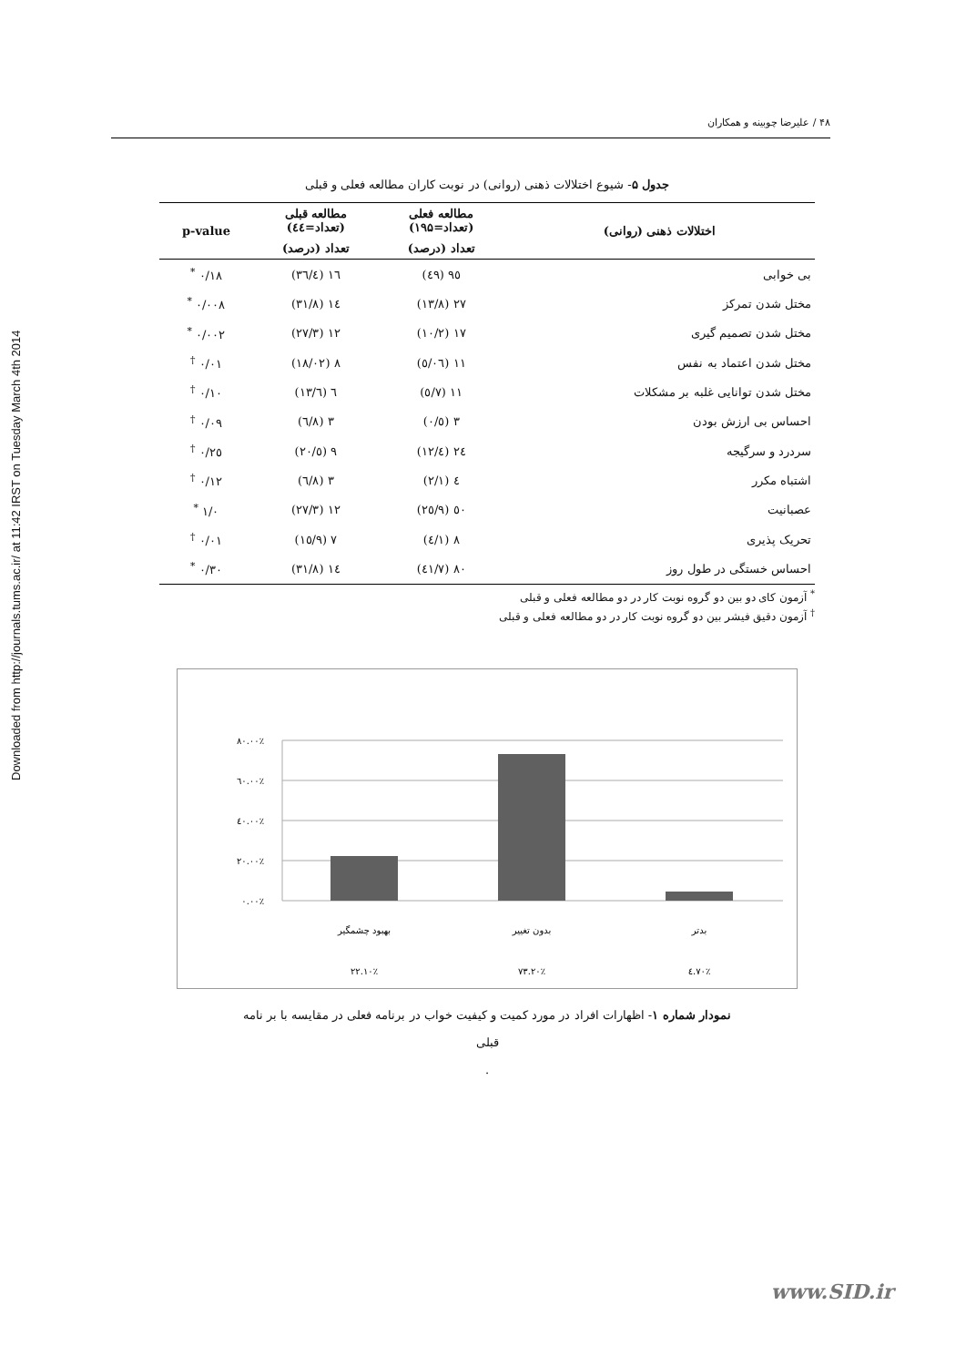Downloaded from http://journals.tums.ac.ir/ at 11:42 IRST on Tuesday March 4th 2014
۴۸ / علیرضا چوبینه و همکاران
جدول ۵- شیوع اختلالات ذهنی (روانی) در نوبت کاران مطالعه فعلی و قبلی
| اختلالات ذهنی (روانی) | مطالعه فعلی (تعداد=۱۹۵) | مطالعه قبلی (تعداد=٤٤) | p-value |
| --- | --- | --- | --- |
| | تعداد (درصد) | تعداد (درصد) | |
| بی خوابی | ٩٥ (٤٩) | ١٦ (٣٦/٤) | ٠/١٨ <sup>*</sup> |
| مختل شدن تمرکز | ٢٧ (١٣/٨) | ١٤ (٣١/٨) | ٠/٠٠٨ <sup>*</sup> |
| مختل شدن تصمیم گیری | ١٧ (١٠/٢) | ١٢ (٢٧/٣) | ٠/٠٠٢ <sup>*</sup> |
| مختل شدن اعتماد به نفس | ١١ (٥/٠٦) | ٨ (١٨/٠٢) | ٠/٠١ <sup>†</sup> |
| مختل شدن توانایی غلبه بر مشکلات | ١١ (٥/٧) | ٦ (١٣/٦) | ٠/١٠ <sup>†</sup> |
| احساس بی ارزش بودن | ٣ (٠/٥) | ٣ (٦/٨) | ٠/٠٩ <sup>†</sup> |
| سردرد و سرگیجه | ٢٤ (١٢/٤) | ٩ (٢٠/٥) | ٠/٢٥ <sup>†</sup> |
| اشتباه مکرر | ٤ (٢/١) | ٣ (٦/٨) | ٠/١٢ <sup>†</sup> |
| عصبانیت | ٥٠ (٢٥/٩) | ١٢ (٢٧/٣) | ١/٠ <sup>*</sup> |
| تحریک پذیری | ٨ (٤/١) | ٧ (١٥/٩) | ٠/٠١ <sup>†</sup> |
| احساس خستگی در طول روز | ٨٠ (٤١/٧) | ١٤ (٣١/٨) | ٠/٣٠ <sup>*</sup> |
<sup>*</sup> آزمون کای دو بین دو گروه نوبت کار در دو مطالعه فعلی و قبلی
<sup>†</sup> آزمون دقیق فیشر بین دو گروه نوبت کار در دو مطالعه فعلی و قبلی
٨٠.٠٠٪
٦٠.٠٠٪
٤٠.٠٠٪
٢٠.٠٠٪
٠.٠٠٪
بهبود چشمگیر
بدون تغییر
بدتر
٢٢.١٠٪
٧٣.٢٠٪
٤.٧٠٪
نمودار شماره ۱- اظهارات افراد در مورد کمیت و کیفیت خواب در برنامه فعلی در مقایسه با بر نامه
قبلی
.
www.SID.ir